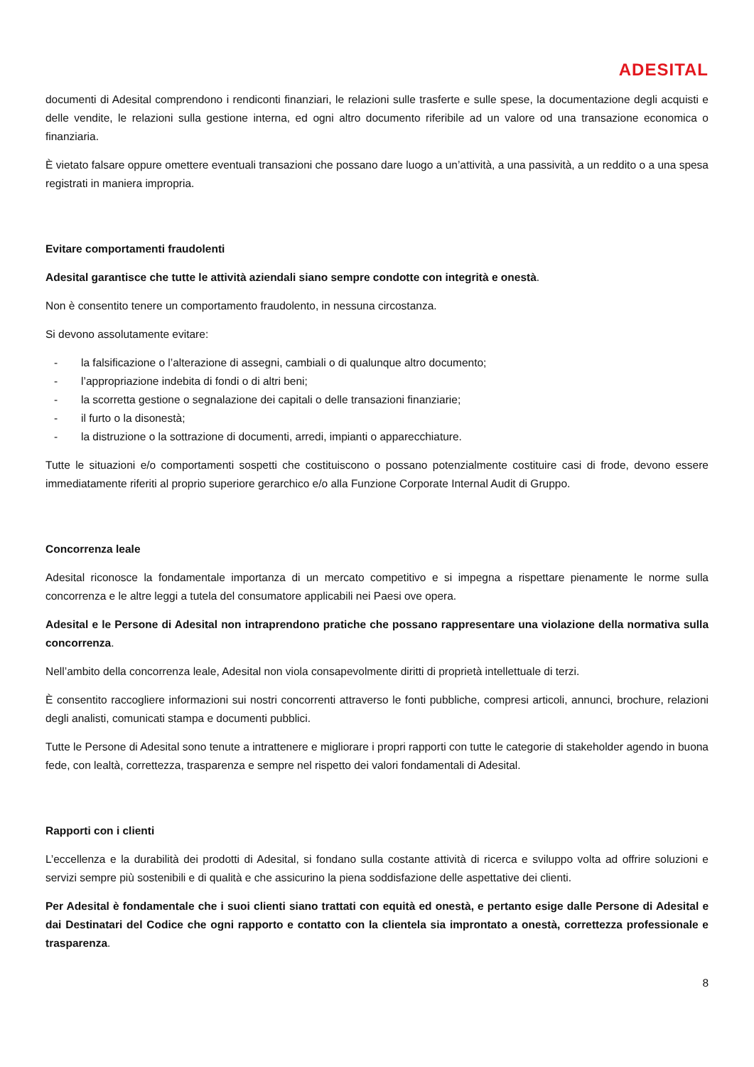ADESITAL
documenti di Adesital comprendono i rendiconti finanziari, le relazioni sulle trasferte e sulle spese, la documentazione degli acquisti e delle vendite, le relazioni sulla gestione interna, ed ogni altro documento riferibile ad un valore od una transazione economica o finanziaria.
È vietato falsare oppure omettere eventuali transazioni che possano dare luogo a un’attività, a una passività, a un reddito o a una spesa registrati in maniera impropria.
Evitare comportamenti fraudolenti
Adesital garantisce che tutte le attività aziendali siano sempre condotte con integrità e onestà.
Non è consentito tenere un comportamento fraudolento, in nessuna circostanza.
Si devono assolutamente evitare:
- la falsificazione o l’alterazione di assegni, cambiali o di qualunque altro documento;
- l’appropriazione indebita di fondi o di altri beni;
- la scorretta gestione o segnalazione dei capitali o delle transazioni finanziarie;
- il furto o la disonestà;
- la distruzione o la sottrazione di documenti, arredi, impianti o apparecchiature.
Tutte le situazioni e/o comportamenti sospetti che costituiscono o possano potenzialmente costituire casi di frode, devono essere immediatamente riferiti al proprio superiore gerarchico e/o alla Funzione Corporate Internal Audit di Gruppo.
Concorrenza leale
Adesital riconosce la fondamentale importanza di un mercato competitivo e si impegna a rispettare pienamente le norme sulla concorrenza e le altre leggi a tutela del consumatore applicabili nei Paesi ove opera.
Adesital e le Persone di Adesital non intraprendono pratiche che possano rappresentare una violazione della normativa sulla concorrenza.
Nell’ambito della concorrenza leale, Adesital non viola consapevolmente diritti di proprietà intellettuale di terzi.
È consentito raccogliere informazioni sui nostri concorrenti attraverso le fonti pubbliche, compresi articoli, annunci, brochure, relazioni degli analisti, comunicati stampa e documenti pubblici.
Tutte le Persone di Adesital sono tenute a intrattenere e migliorare i propri rapporti con tutte le categorie di stakeholder agendo in buona fede, con lealtà, correttezza, trasparenza e sempre nel rispetto dei valori fondamentali di Adesital.
Rapporti con i clienti
L’eccellenza e la durabilità dei prodotti di Adesital, si fondano sulla costante attività di ricerca e sviluppo volta ad offrire soluzioni e servizi sempre più sostenibili e di qualità e che assicurino la piena soddisfazione delle aspettative dei clienti.
Per Adesital è fondamentale che i suoi clienti siano trattati con equità ed onestà, e pertanto esige dalle Persone di Adesital e dai Destinatari del Codice che ogni rapporto e contatto con la clientela sia improntato a onestà, correttezza professionale e trasparenza.
8